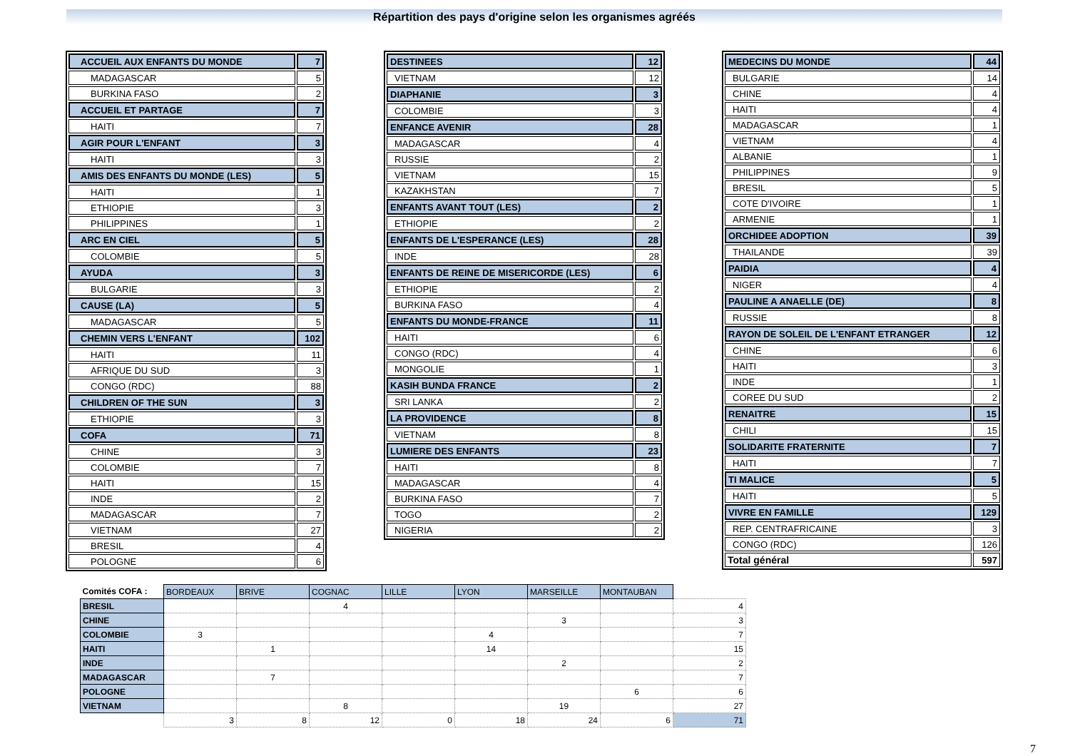Répartition des pays d'origine selon les organismes agréés
| ACCUEIL AUX ENFANTS DU MONDE | 7 |
| MADAGASCAR | 5 |
| BURKINA FASO | 2 |
| ACCUEIL ET PARTAGE | 7 |
| HAITI | 7 |
| AGIR POUR L'ENFANT | 3 |
| HAITI | 3 |
| AMIS DES ENFANTS DU MONDE (LES) | 5 |
| HAITI | 1 |
| ETHIOPIE | 3 |
| PHILIPPINES | 1 |
| ARC EN CIEL | 5 |
| COLOMBIE | 5 |
| AYUDA | 3 |
| BULGARIE | 3 |
| CAUSE (LA) | 5 |
| MADAGASCAR | 5 |
| CHEMIN VERS L'ENFANT | 102 |
| HAITI | 11 |
| AFRIQUE DU SUD | 3 |
| CONGO (RDC) | 88 |
| CHILDREN OF THE SUN | 3 |
| ETHIOPIE | 3 |
| COFA | 71 |
| CHINE | 3 |
| COLOMBIE | 7 |
| HAITI | 15 |
| INDE | 2 |
| MADAGASCAR | 7 |
| VIETNAM | 27 |
| BRESIL | 4 |
| POLOGNE | 6 |
| DESTINEES | 12 |
| VIETNAM | 12 |
| DIAPHANIE | 3 |
| COLOMBIE | 3 |
| ENFANCE AVENIR | 28 |
| MADAGASCAR | 4 |
| RUSSIE | 2 |
| VIETNAM | 15 |
| KAZAKHSTAN | 7 |
| ENFANTS AVANT TOUT (LES) | 2 |
| ETHIOPIE | 2 |
| ENFANTS DE L'ESPERANCE (LES) | 28 |
| INDE | 28 |
| ENFANTS DE REINE DE MISERICORDE (LES) | 6 |
| ETHIOPIE | 2 |
| BURKINA FASO | 4 |
| ENFANTS DU MONDE-FRANCE | 11 |
| HAITI | 6 |
| CONGO (RDC) | 4 |
| MONGOLIE | 1 |
| KASIH BUNDA FRANCE | 2 |
| SRI LANKA | 2 |
| LA PROVIDENCE | 8 |
| VIETNAM | 8 |
| LUMIERE DES ENFANTS | 23 |
| HAITI | 8 |
| MADAGASCAR | 4 |
| BURKINA FASO | 7 |
| TOGO | 2 |
| NIGERIA | 2 |
| MEDECINS DU MONDE | 44 |
| BULGARIE | 14 |
| CHINE | 4 |
| HAITI | 4 |
| MADAGASCAR | 1 |
| VIETNAM | 4 |
| ALBANIE | 1 |
| PHILIPPINES | 9 |
| BRESIL | 5 |
| COTE D'IVOIRE | 1 |
| ARMENIE | 1 |
| ORCHIDEE ADOPTION | 39 |
| THAILANDE | 39 |
| PAIDIA | 4 |
| NIGER | 4 |
| PAULINE A ANAELLE (DE) | 8 |
| RUSSIE | 8 |
| RAYON DE SOLEIL DE L'ENFANT ETRANGER | 12 |
| CHINE | 6 |
| HAITI | 3 |
| INDE | 1 |
| COREE DU SUD | 2 |
| RENAITRE | 15 |
| CHILI | 15 |
| SOLIDARITE FRATERNITE | 7 |
| HAITI | 7 |
| TI MALICE | 5 |
| HAITI | 5 |
| VIVRE EN FAMILLE | 129 |
| REP. CENTRAFRICAINE | 3 |
| CONGO (RDC) | 126 |
| Total général | 597 |
| Comités COFA : | BORDEAUX | BRIVE | COGNAC | LILLE | LYON | MARSEILLE | MONTAUBAN | |
| BRESIL | | | 4 | | | | | 4 |
| CHINE | | | | | | 3 | | 3 |
| COLOMBIE | 3 | | | | 4 | | | 7 |
| HAITI | | 1 | | | 14 | | | 15 |
| INDE | | | | | | 2 | | 2 |
| MADAGASCAR | | 7 | | | | | | 7 |
| POLOGNE | | | | | | | 6 | 6 |
| VIETNAM | | | 8 | | | 19 | | 27 |
| | 3 | 8 | 12 | 0 | 18 | 24 | 6 | 71 |
7